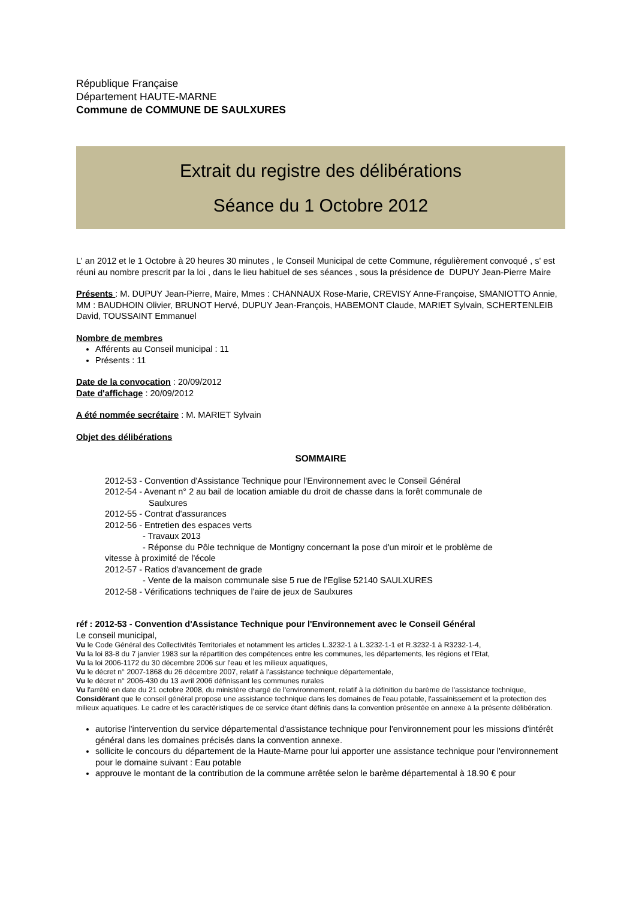République Française
Département HAUTE-MARNE
Commune de COMMUNE DE SAULXURES
Extrait du registre des délibérations
Séance du 1 Octobre 2012
L' an 2012 et le 1 Octobre à 20 heures 30 minutes , le Conseil Municipal de cette Commune, régulièrement convoqué , s' est réuni au nombre prescrit par la loi , dans le lieu habituel de ses séances , sous la présidence de DUPUY Jean-Pierre Maire
Présents : M. DUPUY Jean-Pierre, Maire, Mmes : CHANNAUX Rose-Marie, CREVISY Anne-Françoise, SMANIOTTO Annie, MM : BAUDHOIN Olivier, BRUNOT Hervé, DUPUY Jean-François, HABEMONT Claude, MARIET Sylvain, SCHERTENLEIB David, TOUSSAINT Emmanuel
Nombre de membres
Afférents au Conseil municipal : 11
Présents : 11
Date de la convocation : 20/09/2012
Date d'affichage : 20/09/2012
A été nommée secrétaire : M. MARIET Sylvain
Objet des délibérations
SOMMAIRE
2012-53 - Convention d'Assistance Technique pour l'Environnement avec le Conseil Général
2012-54 - Avenant n° 2 au bail de location amiable du droit de chasse dans la forêt communale de
Saulxures
2012-55 - Contrat d'assurances
2012-56 - Entretien des espaces verts
- Travaux 2013
- Réponse du Pôle technique de Montigny concernant la pose d'un miroir et le problème de
vitesse à proximité de l'école
2012-57 - Ratios d'avancement de grade
- Vente de la maison communale sise 5 rue de l'Eglise 52140 SAULXURES
2012-58 - Vérifications techniques de l'aire de jeux de Saulxures
réf : 2012-53 - Convention d'Assistance Technique pour l'Environnement avec le Conseil Général
Le conseil municipal,
Vu le Code Général des Collectivités Territoriales et notamment les articles L.3232-1 à L.3232-1-1 et R.3232-1 à R3232-1-4,
Vu la loi 83-8 du 7 janvier 1983 sur la répartition des compétences entre les communes, les départements, les régions et l'Etat,
Vu la loi 2006-1172 du 30 décembre 2006 sur l'eau et les milieux aquatiques,
Vu le décret n° 2007-1868 du 26 décembre 2007, relatif à l'assistance technique départementale,
Vu le décret n° 2006-430 du 13 avril 2006 définissant les communes rurales
Vu l'arrêté en date du 21 octobre 2008, du ministère chargé de l'environnement, relatif à la définition du barème de l'assistance technique,
Considérant que le conseil général propose une assistance technique dans les domaines de l'eau potable, l'assainissement et la protection des milieux aquatiques. Le cadre et les caractéristiques de ce service étant définis dans la convention présentée en annexe à la présente délibération.
autorise l'intervention du service départemental d'assistance technique pour l'environnement pour les missions d'intérêt général dans les domaines précisés dans la convention annexe.
sollicite le concours du département de la Haute-Marne pour lui apporter une assistance technique pour l'environnement pour le domaine suivant : Eau potable
approuve le montant de la contribution de la commune arrêtée selon le barème départemental à 18.90 € pour